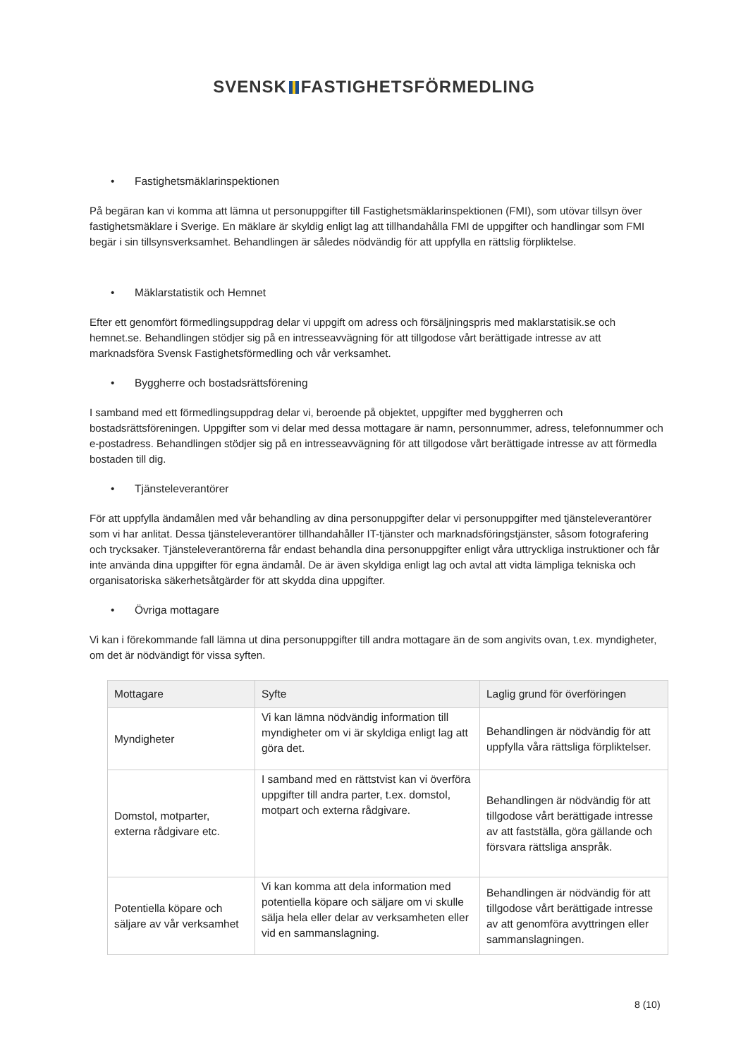SVENSK FASTIGHETSFÖRMEDLING
• Fastighetsmäklarinspektionen
På begäran kan vi komma att lämna ut personuppgifter till Fastighetsmäklarinspektionen (FMI), som utövar tillsyn över fastighetsmäklare i Sverige. En mäklare är skyldig enligt lag att tillhandahålla FMI de uppgifter och handlingar som FMI begär i sin tillsynsverksamhet. Behandlingen är således nödvändig för att uppfylla en rättslig förpliktelse.
• Mäklarstatistik och Hemnet
Efter ett genomfört förmedlingsuppdrag delar vi uppgift om adress och försäljningspris med maklarstatisik.se och hemnet.se. Behandlingen stödjer sig på en intresseavvägning för att tillgodose vårt berättigade intresse av att marknadsföra Svensk Fastighetsförmedling och vår verksamhet.
• Byggherre och bostadsrättsförening
I samband med ett förmedlingsuppdrag delar vi, beroende på objektet, uppgifter med byggherren och bostadsrättsföreningen. Uppgifter som vi delar med dessa mottagare är namn, personnummer, adress, telefonnummer och e-postadress. Behandlingen stödjer sig på en intresseavvägning för att tillgodose vårt berättigade intresse av att förmedla bostaden till dig.
• Tjänsteleverantörer
För att uppfylla ändamålen med vår behandling av dina personuppgifter delar vi personuppgifter med tjänsteleverantörer som vi har anlitat. Dessa tjänsteleverantörer tillhandahåller IT-tjänster och marknadsföringstjänster, såsom fotografering och trycksaker. Tjänsteleverantörerna får endast behandla dina personuppgifter enligt våra uttryckliga instruktioner och får inte använda dina uppgifter för egna ändamål. De är även skyldiga enligt lag och avtal att vidta lämpliga tekniska och organisatoriska säkerhetsåtgärder för att skydda dina uppgifter.
• Övriga mottagare
Vi kan i förekommande fall lämna ut dina personuppgifter till andra mottagare än de som angivits ovan, t.ex. myndigheter, om det är nödvändigt för vissa syften.
| Mottagare | Syfte | Laglig grund för överföringen |
| --- | --- | --- |
| Myndigheter | Vi kan lämna nödvändig information till myndigheter om vi är skyldiga enligt lag att göra det. | Behandlingen är nödvändig för att uppfylla våra rättsliga förpliktelser. |
| Domstol, motparter, externa rådgivare etc. | I samband med en rättstvist kan vi överföra uppgifter till andra parter, t.ex. domstol, motpart och externa rådgivare. | Behandlingen är nödvändig för att tillgodose vårt berättigade intresse av att fastställa, göra gällande och försvara rättsliga anspråk. |
| Potentiella köpare och säljare av vår verksamhet | Vi kan komma att dela information med potentiella köpare och säljare om vi skulle sälja hela eller delar av verksamheten eller vid en sammanslagning. | Behandlingen är nödvändig för att tillgodose vårt berättigade intresse av att genomföra avyttringen eller sammanslagningen. |
8 (10)